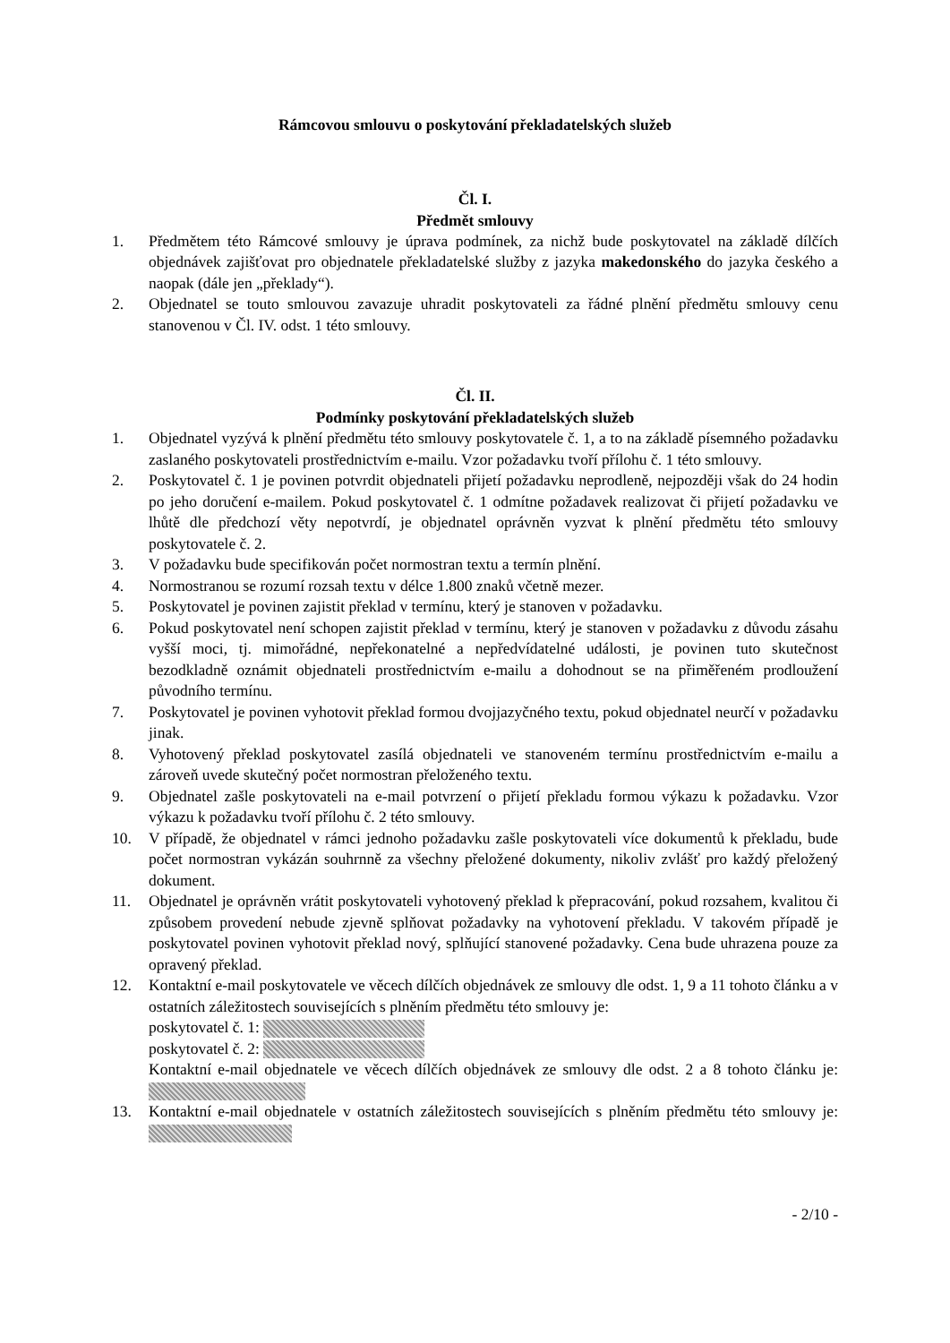Rámcovou smlouvu o poskytování překladatelských služeb
Čl. I.
Předmět smlouvy
1. Předmětem této Rámcové smlouvy je úprava podmínek, za nichž bude poskytovatel na základě dílčích objednávek zajišťovat pro objednatele překladatelské služby z jazyka makedonského do jazyka českého a naopak (dále jen „překlady“).
2. Objednatel se touto smlouvou zavazuje uhradit poskytovateli za řádné plnění předmětu smlouvy cenu stanovenou v Čl. IV. odst. 1 této smlouvy.
Čl. II.
Podmínky poskytování překladatelských služeb
1. Objednatel vyzývá k plnění předmětu této smlouvy poskytovatele č. 1, a to na základě písemného požadavku zaslaného poskytovateli prostřednictvím e-mailu. Vzor požadavku tvoří přílohu č. 1 této smlouvy.
2. Poskytovatel č. 1 je povinen potvrdit objednateli přijetí požadavku neprodleně, nejpozději však do 24 hodin po jeho doručení e-mailem. Pokud poskytovatel č. 1 odmítne požadavek realizovat či přijetí požadavku ve lhůtě dle předchozí věty nepotvrdí, je objednatel oprávněn vyzvat k plnění předmětu této smlouvy poskytovatele č. 2.
3. V požadavku bude specifikován počet normostran textu a termín plnění.
4. Normostranou se rozumí rozsah textu v délce 1.800 znaků včetně mezer.
5. Poskytovatel je povinen zajistit překlad v termínu, který je stanoven v požadavku.
6. Pokud poskytovatel není schopen zajistit překlad v termínu, který je stanoven v požadavku z důvodu zásahu vyšší moci, tj. mimořádné, nepřekonatelné a nepředvídatelné události, je povinen tuto skutečnost bezodkladně oznámit objednateli prostřednictvím e-mailu a dohodnout se na přiměřeném prodloužení původního termínu.
7. Poskytovatel je povinen vyhotovit překlad formou dvojjazyčného textu, pokud objednatel neurčí v požadavku jinak.
8. Vyhotovený překlad poskytovatel zasílá objednateli ve stanoveném termínu prostřednictvím e-mailu a zároveň uvede skutečný počet normostran přeloženého textu.
9. Objednatel zašle poskytovateli na e-mail potvrzení o přijetí překladu formou výkazu k požadavku. Vzor výkazu k požadavku tvoří přílohu č. 2 této smlouvy.
10. V případě, že objednatel v rámci jednoho požadavku zašle poskytovateli více dokumentů k překladu, bude počet normostran vykázán souhrnně za všechny přeložené dokumenty, nikoliv zvlášť pro každý přeložený dokument.
11. Objednatel je oprávněn vrátit poskytovateli vyhotovený překlad k přepracování, pokud rozsahem, kvalitou či způsobem provedení nebude zjevně splňovat požadavky na vyhotovení překladu. V takovém případě je poskytovatel povinen vyhotovit překlad nový, splňující stanovené požadavky. Cena bude uhrazena pouze za opravený překlad.
12. Kontaktní e-mail poskytovatele ve věcech dílčích objednávek ze smlouvy dle odst. 1, 9 a 11 tohoto článku a v ostatních záležitostech souvisejících s plněním předmětu této smlouvy je:
poskytovatel č. 1:
poskytovatel č. 2:
Kontaktní e-mail objednatele ve věcech dílčích objednávek ze smlouvy dle odst. 2 a 8 tohoto článku je:
13. Kontaktní e-mail objednatele v ostatních záležitostech souvisejících s plněním předmětu této smlouvy je:
- 2/10 -